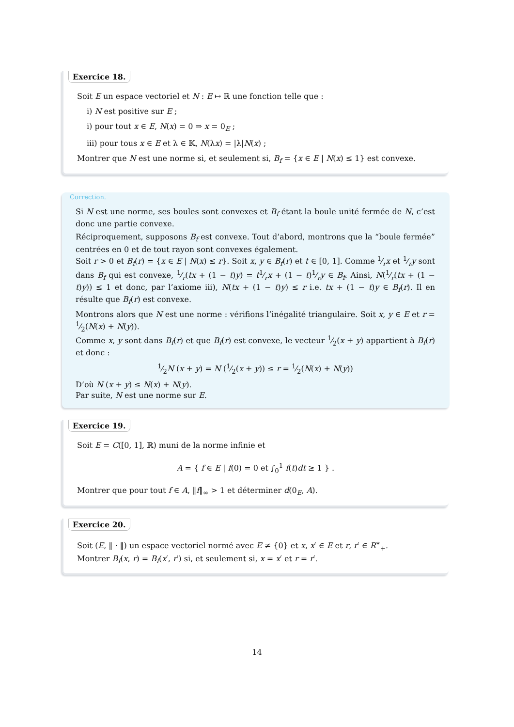Exercice 18.
Soit E un espace vectoriel et N : E ↦ ℝ une fonction telle que :
i) N est positive sur E ;
i) pour tout x ∈ E, N(x) = 0 ⇒ x = 0<sub>E</sub> ;
iii) pour tous x ∈ E et λ ∈ 𝕂, N(λx) = |λ|N(x) ;
Montrer que N est une norme si, et seulement si, B<sub>f</sub> = {x ∈ E | N(x) ≤ 1} est convexe.
Correction.
Si N est une norme, ses boules sont convexes et B<sub>f</sub> étant la boule unité fermée de N, c’est donc une partie convexe.
Réciproquement, supposons B<sub>f</sub> est convexe. Tout d’abord, montrons que la “boule fermée” centrées en 0 et de tout rayon sont convexes également.
Soit r > 0 et B<sub>f</sub>(r) = {x ∈ E | N(x) ≤ r}. Soit x, y ∈ B<sub>f</sub>(r) et t ∈ [0, 1]. Comme 1⁄rx et 1⁄ry sont dans B<sub>f</sub> qui est convexe, 1⁄r(tx + (1 − t)y) = t1⁄rx + (1 − t)1⁄ry ∈ B<sub>f</sub>. Ainsi, N(1⁄r(tx + (1 − t)y)) ≤ 1 et donc, par l’axiome iii), N(tx + (1 − t)y) ≤ r i.e. tx + (1 − t)y ∈ B<sub>f</sub>(r). Il en résulte que B<sub>f</sub>(r) est convexe.
Montrons alors que N est une norme : vérifions l’inégalité triangulaire. Soit x, y ∈ E et r = 1⁄2(N(x) + N(y)).
Comme x, y sont dans B<sub>f</sub>(r) et que B<sub>f</sub>(r) est convexe, le vecteur 1⁄2(x + y) appartient à B<sub>f</sub>(r) et donc :
1⁄2N (x + y) = N (1⁄2(x + y)) ≤ r = 1⁄2(N(x) + N(y))
D’où N (x + y) ≤ N(x) + N(y).
Par suite, N est une norme sur E.
Exercice 19.
Soit E = C([0, 1], ℝ) muni de la norme infinie et
A = { f ∈ E | f(0) = 0 et ∫<sub>0</sub><sup>1</sup> f(t)dt ≥ 1 } .
Montrer que pour tout f ∈ A, ‖f‖<sub>∞</sub> > 1 et déterminer d(0<sub>E</sub>, A).
Exercice 20.
Soit (E, ‖ · ‖) un espace vectoriel normé avec E ≠ {0} et x, x′ ∈ E et r, r′ ∈ R<sup>∗</sup><sub>+</sub>.
Montrer B<sub>f</sub>(x, r) = B<sub>f</sub>(x′, r′) si, et seulement si, x = x′ et r = r′.
14